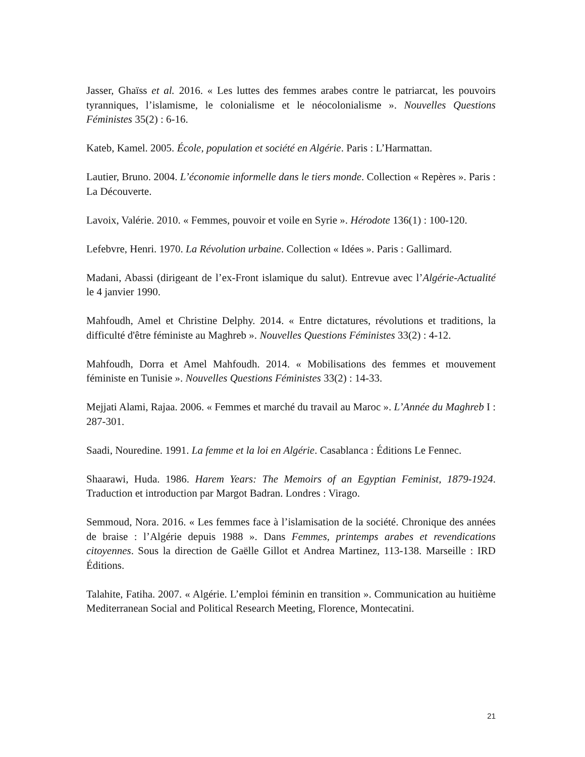Jasser, Ghaïss et al. 2016. « Les luttes des femmes arabes contre le patriarcat, les pouvoirs tyranniques, l’islamisme, le colonialisme et le néocolonialisme ». Nouvelles Questions Féministes 35(2) : 6-16.
Kateb, Kamel. 2005. École, population et société en Algérie. Paris : L’Harmattan.
Lautier, Bruno. 2004. L’économie informelle dans le tiers monde. Collection « Repères ». Paris : La Découverte.
Lavoix, Valérie. 2010. « Femmes, pouvoir et voile en Syrie ». Hérodote 136(1) : 100-120.
Lefebvre, Henri. 1970. La Révolution urbaine. Collection « Idées ». Paris : Gallimard.
Madani, Abassi (dirigeant de l’ex-Front islamique du salut). Entrevue avec l’Algérie-Actualité le 4 janvier 1990.
Mahfoudh, Amel et Christine Delphy. 2014. « Entre dictatures, révolutions et traditions, la difficulté d'être féministe au Maghreb ». Nouvelles Questions Féministes 33(2) : 4-12.
Mahfoudh, Dorra et Amel Mahfoudh. 2014. « Mobilisations des femmes et mouvement féministe en Tunisie ». Nouvelles Questions Féministes 33(2) : 14-33.
Mejjati Alami, Rajaa. 2006. « Femmes et marché du travail au Maroc ». L’Année du Maghreb I : 287-301.
Saadi, Nouredine. 1991. La femme et la loi en Algérie. Casablanca : Éditions Le Fennec.
Shaarawi, Huda. 1986. Harem Years: The Memoirs of an Egyptian Feminist, 1879-1924. Traduction et introduction par Margot Badran. Londres : Virago.
Semmoud, Nora. 2016. « Les femmes face à l’islamisation de la société. Chronique des années de braise : l’Algérie depuis 1988 ». Dans Femmes, printemps arabes et revendications citoyennes. Sous la direction de Gaëlle Gillot et Andrea Martinez, 113-138. Marseille : IRD Éditions.
Talahite, Fatiha. 2007. « Algérie. L’emploi féminin en transition ». Communication au huitième Mediterranean Social and Political Research Meeting, Florence, Montecatini.
21